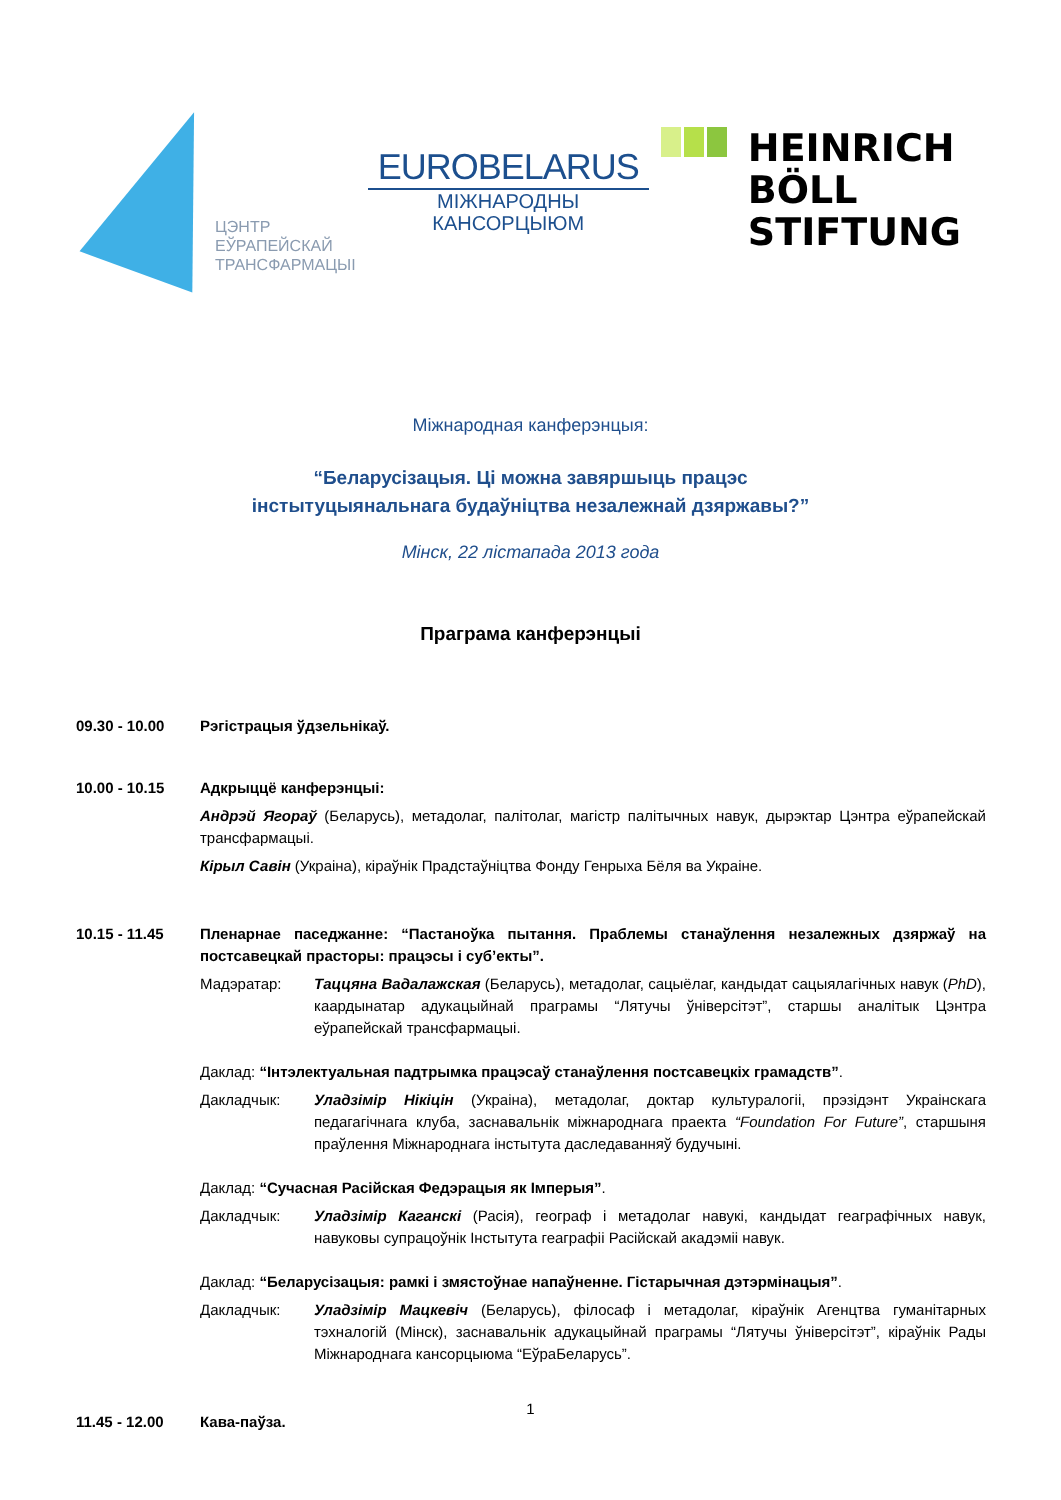ЦЭНТР
ЕЎРАПЕЙСКАЙ
ТРАНСФАРМАЦЫІ
EUROBELARUS
МІЖНАРОДНЫ
КАНСОРЦЫЮМ
HEINRICH
BÖLL
STIFTUNG
Міжнародная канферэнцыя:
“Беларусізацыя. Ці можна завяршыць працэс
інстытуцыянальнага будаўніцтва незалежнай дзяржавы?”
Мінск, 22 лістапада 2013 года
Праграма канферэнцыі
09.30 - 10.00 Рэгістрацыя ўдзельнікаў.
10.00 - 10.15 Адкрыццё канферэнцыі:
Андрэй Ягораў (Беларусь), метадолаг, палітолаг, магістр палітычных навук, дырэктар Цэнтра еўрапейскай трансфармацыі.
Кірыл Савін (Украіна), кіраўнік Прадстаўніцтва Фонду Генрыха Бёля ва Украіне.
10.15 - 11.45 Пленарнае паседжанне: “Пастаноўка пытання. Праблемы станаўлення незалежных дзяржаў на постсавецкай прасторы: працэсы і суб’екты”.
Мадэратар: Таццяна Вадалажская (Беларусь), метадолаг, сацыёлаг, кандыдат сацыялагічных навук (PhD), каардынатар адукацыйнай праграмы “Лятучы ўніверсітэт”, старшы аналітык Цэнтра еўрапейскай трансфармацыі.
Даклад: “Інтэлектуальная падтрымка працэсаў станаўлення постсавецкіх грамадств”.
Дакладчык: Уладзімір Нікіцін (Украіна), метадолаг, доктар культуралогіі, прэзідэнт Украінскага педагагічнага клуба, заснавальнік міжнароднага праекта “Foundation For Future”, старшыня праўлення Міжнароднага інстытута даследаванняў будучыні.
Даклад: “Сучасная Расійская Федэрацыя як Імперыя”.
Дакладчык: Уладзімір Каганскі (Расія), географ і метадолаг навукі, кандыдат геаграфічных навук, навуковы супрацоўнік Інстытута геаграфіі Расійскай акадэміі навук.
Даклад: “Беларусізацыя: рамкі і змястоўнае напаўненне. Гістарычная дэтэрмінацыя”.
Дакладчык: Уладзімір Мацкевіч (Беларусь), філосаф і метадолаг, кіраўнік Агенцтва гуманітарных тэхналогій (Мінск), заснавальнік адукацыйнай праграмы “Лятучы ўніверсітэт”, кіраўнік Рады Міжнароднага кансорцыюма “ЕўраБеларусь”.
11.45 - 12.00 Кава-паўза.
1